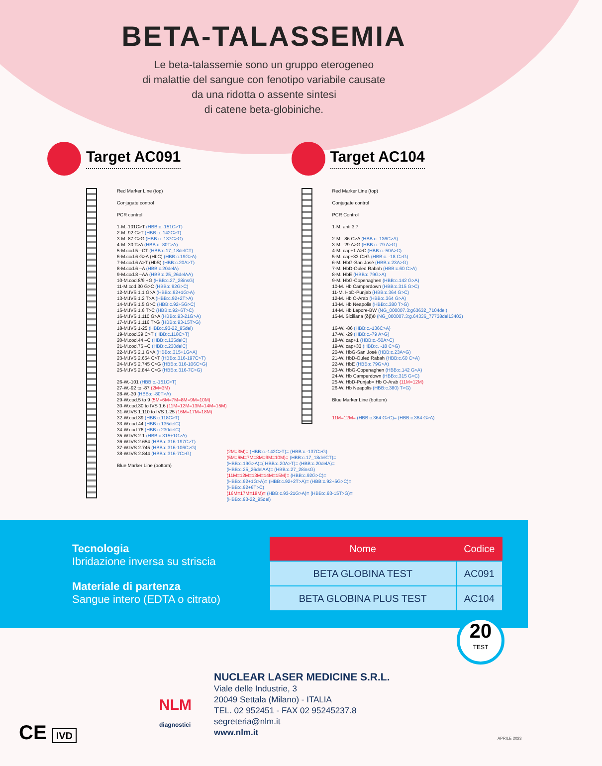BETA-TALASSEMIA
Le beta-talassemie sono un gruppo eterogeneo
di malattie del sangue con fenotipo variabile causate
da una ridotta o assente sintesi
di catene beta-globiniche.
Target AC091
Red Marker Line (top)
Conjugate control
PCR control
1-M.-101C>T (HBB:c.-151C>T)
2-M.-92 C>T (HBB:c.-142C>T)
3-M.-87 C>G (HBB:c.-137C>G)
4-M.-30 T>A (HBB:c.-80T>A)
5-M.cod.5 –CT (HBB:c.17_18delCT)
6-M.cod.6 G>A (HbC) (HBB:c.19G>A)
7-M.cod.6 A>T (HbS) (HBB:c.20A>T)
8-M.cod.6 –A (HBB:c.20delA)
9-M.cod.8 –AA (HBB:c.25_26delAA)
10-M.cod.8/9 +G (HBB:c.27_28insG)
11-M.cod.30 G>C (HBB:c.92G>C)
12-M.IVS 1.1 G>A (HBB:c.92+1G>A)
13-M.IVS 1.2 T>A (HBB:c.92+2T>A)
14-M.IVS 1.5 G>C (HBB:c.92+5G>C)
15-M.IVS 1.6 T>C (HBB:c.92+6T>C)
16-M.IVS 1.110 G>A (HBB:c.93-21G>A)
17-M.IVS 1.116 T>G (HBB:c.93-15T>G)
18-M.IVS 1-25 (HBB:c.93-22_95del)
19-M.cod.39 C>T (HBB:c.118C>T)
20-M.cod.44 –C (HBB:c.135delC)
21-M.cod.76 –C (HBB:c.230delC)
22-M.IVS 2.1 G>A (HBB:c.315+1G>A)
23-M.IVS 2.654 C>T (HBB:c.316-197C>T)
24-M.IVS 2.745 C>G (HBB:c.316-106C>G)
25-M.IVS 2.844 C>G (HBB:c.316-7C>G)
26-W.-101 (HBB:c.-151C>T)
27-W.-92 to -87 (2M=3M)
28-W.-30 (HBB:c.-80T>A)
29-W.cod.5 to 9 (5M=6M=7M=8M=9M=10M)
30-W.cod.30 to IVS 1.6 (11M=12M=13M=14M=15M)
31-W.IVS 1.110 to IVS 1-25 (16M=17M=18M)
32-W.cod.39 (HBB:c.118C>T)
33-W.cod.44 (HBB:c.135delC)
34-W.cod.76 (HBB:c.230delC)
35-W.IVS 2.1 (HBB:c.315+1G>A)
36-W.IVS 2.654 (HBB:c.316-197C>T)
37-W.IVS 2.745 (HBB:c.316-106C>G)
38-W.IVS 2.844 (HBB:c.316-7C>G)
Blue Marker Line (bottom)
Target AC104
Red Marker Line (top)
Conjugate control
PCR Control
1-M. anti 3.7
2-M. -86 C>A (HBB:c.-136C>A)
3-M. -29 A>G (HBB:c.-79 A>G)
4-M. cap+1 A>C (HBB:c.-50A>C)
5-M. cap+33 C>G (HBB:c. -18 C>G)
6-M. HbG-San José (HBB:c.23A>G)
7-M. HbD-Ouled Rabah (HBB:c.60 C>A)
8-M. HbE (HBB:c.79G>A)
9-M. HbG-Copenaghen (HBB:c.142 G>A)
10-M. Hb Camperdown (HBB:c.315 G>C)
11-M. HbD-Punjab (HBB:c.364 G>C)
12-M. Hb O-Arab (HBB:c.364 G>A)
13-M. Hb Neapolis (HBB:c.380 T>G)
14-M. Hb Lepore-BW (NG_000007.3:g63632_7104del)
15-M. Siciliana (δβ)0 (NG_000007.3:g.64336_77738del13403)
16-W. -86 (HBB:c.-136C>A)
17-W. -29 (HBB:c.-79 A>G)
18-W. cap+1 (HBB:c.-50A>C)
19-W. cap+33 (HBB:c. -18 C>G)
20-W. HbG-San José (HBB:c.23A>G)
21-W. HbD-Ouled Rabah (HBB:c.60 C>A)
22-W. HbE (HBB:c.79G>A)
23-W. HbG-Copenaghen (HBB:c.142 G>A)
24-W. Hb Camperdown (HBB:c.315 G>C)
25-W. HbD-Punjab= Hb O-Arab (11M=12M)
26-W. Hb Neapolis (HBB:c.380) T>G)
Blue Marker Line (bottom)
11M=12M= (HBB:c.364 G>C)= (HBB:c.364 G>A)
(2M=3M)= (HBB:c.-142C>T)= (HBB:c.-137C>G)
(5M=6M=7M=8M=9M=10M)= (HBB:c.17_18delCT)=(HBB:c.19G>A)=( HBB:c.20A>T)= (HBB:c.20delA)= (HBB:c.25_26delAA)= (HBB:c.27_28insG)
(11M=12M=13M=14M=15M)= (HBB:c.92G>C)= (HBB:c.92+1G>A)= (HBB:c.92+2T>A)= (HBB:c.92+5G>C)= (HBB:c.92+6T>C)
(16M=17M=18M)= (HBB:c.93-21G>A)= (HBB:c.93-15T>G)= (HBB:c.93-22_95del)
Tecnologia
Ibridazione inversa su striscia
Materiale di partenza
Sangue intero (EDTA o citrato)
| Nome | Codice |
| --- | --- |
| BETA GLOBINA TEST | AC091 |
| BETA GLOBINA PLUS TEST | AC104 |
20
TEST
CE IVD
NLM
diagnostici
NUCLEAR LASER MEDICINE S.R.L.
Viale delle Industrie, 3
20049 Settala (Milano) - ITALIA
TEL. 02 952451 - FAX 02 95245237.8
segreteria@nlm.it
www.nlm.it
APRILE 2023